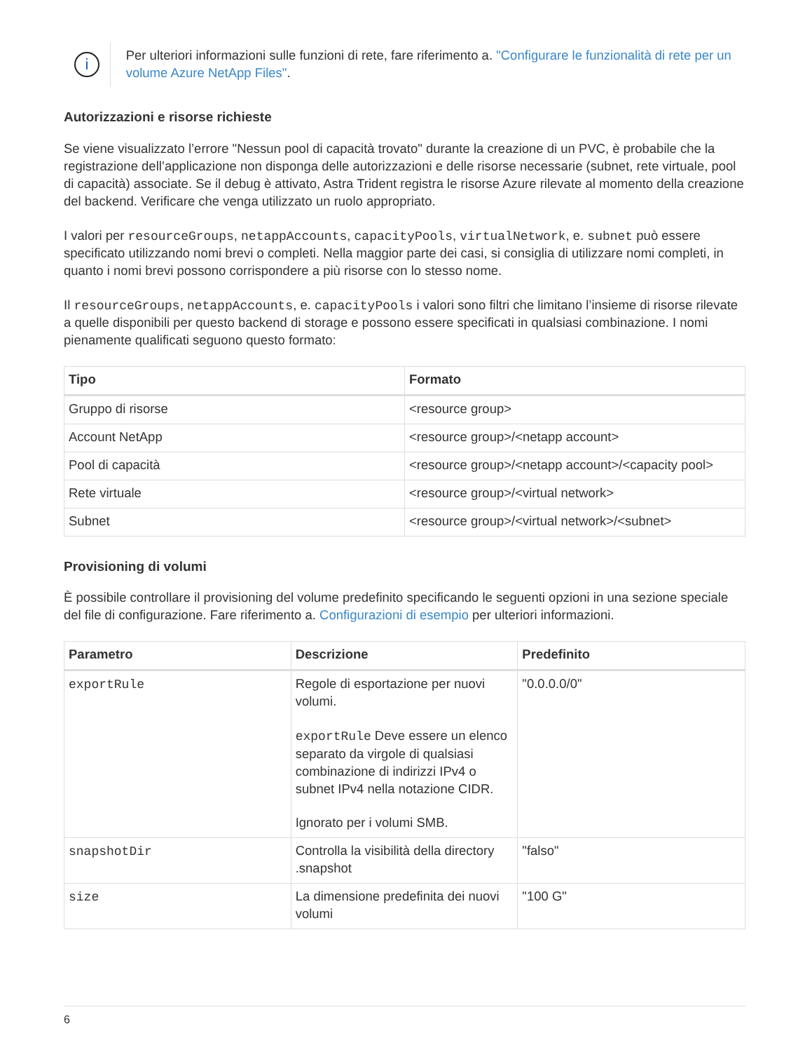i
Per ulteriori informazioni sulle funzioni di rete, fare riferimento a. "Configurare le funzionalità di rete per un volume Azure NetApp Files".
Autorizzazioni e risorse richieste
Se viene visualizzato l’errore "Nessun pool di capacità trovato" durante la creazione di un PVC, è probabile che la registrazione dell’applicazione non disponga delle autorizzazioni e delle risorse necessarie (subnet, rete virtuale, pool di capacità) associate. Se il debug è attivato, Astra Trident registra le risorse Azure rilevate al momento della creazione del backend. Verificare che venga utilizzato un ruolo appropriato.
I valori per resourceGroups, netappAccounts, capacityPools, virtualNetwork, e. subnet può essere specificato utilizzando nomi brevi o completi. Nella maggior parte dei casi, si consiglia di utilizzare nomi completi, in quanto i nomi brevi possono corrispondere a più risorse con lo stesso nome.
Il resourceGroups, netappAccounts, e. capacityPools i valori sono filtri che limitano l’insieme di risorse rilevate a quelle disponibili per questo backend di storage e possono essere specificati in qualsiasi combinazione. I nomi pienamente qualificati seguono questo formato:
| Tipo | Formato |
| --- | --- |
| Gruppo di risorse | <resource group> |
| Account NetApp | <resource group>/<netapp account> |
| Pool di capacità | <resource group>/<netapp account>/<capacity pool> |
| Rete virtuale | <resource group>/<virtual network> |
| Subnet | <resource group>/<virtual network>/<subnet> |
Provisioning di volumi
È possibile controllare il provisioning del volume predefinito specificando le seguenti opzioni in una sezione speciale del file di configurazione. Fare riferimento a. Configurazioni di esempio per ulteriori informazioni.
| Parametro | Descrizione | Predefinito |
| --- | --- | --- |
| exportRule | Regole di esportazione per nuovi volumi. exportRule Deve essere un elenco separato da virgole di qualsiasi combinazione di indirizzi IPv4 o subnet IPv4 nella notazione CIDR. Ignorato per i volumi SMB. | "0.0.0.0/0" |
| snapshotDir | Controlla la visibilità della directory .snapshot | "falso" |
| size | La dimensione predefinita dei nuovi volumi | "100 G" |
6